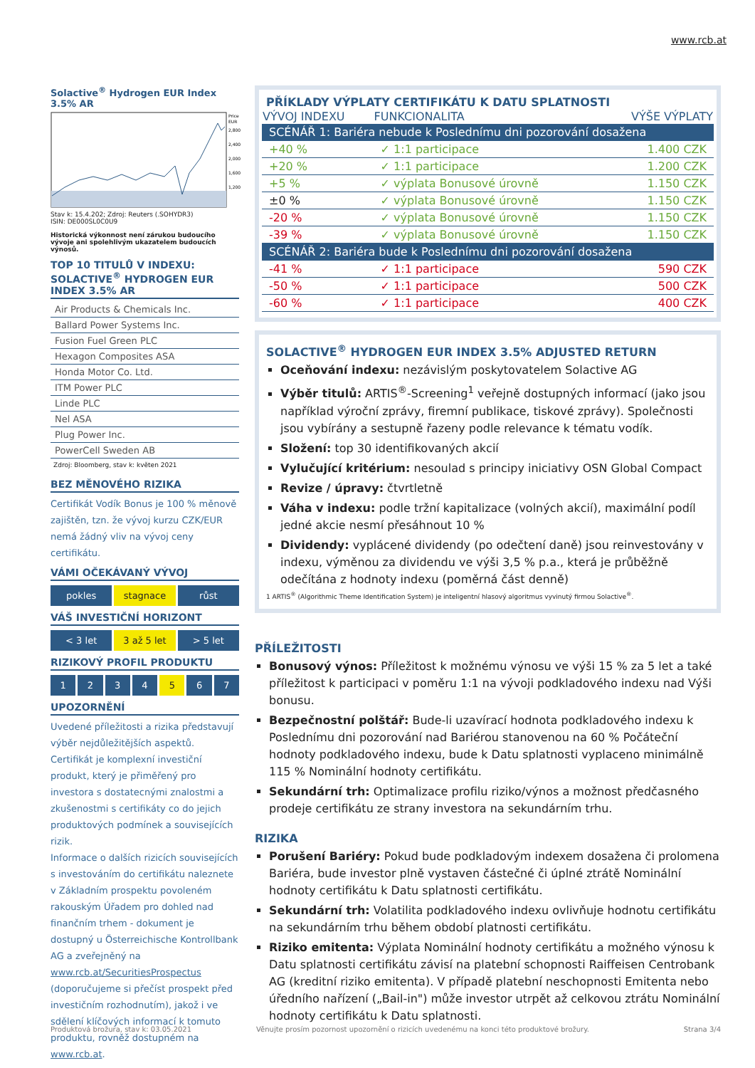www.rcb.at
Solactive<sup>®</sup> Hydrogen EUR Index 3.5% AR
Price
EUR
2,800
2,400
2,000
1,600
1,200
Stav k: 15.4.202; Zdroj: Reuters (.SOHYDR3)
ISIN: DE000SL0C0U9
Historická výkonnost není zárukou budoucího vývoje ani spolehlivým ukazatelem budoucích výnosů.
TOP 10 TITULŮ V INDEXU: SOLACTIVE<sup>®</sup> HYDROGEN EUR INDEX 3.5% AR
Air Products & Chemicals Inc.
Ballard Power Systems Inc.
Fusion Fuel Green PLC
Hexagon Composites ASA
Honda Motor Co. Ltd.
ITM Power PLC
Linde PLC
Nel ASA
Plug Power Inc.
PowerCell Sweden AB
Zdroj: Bloomberg, stav k: květen 2021
BEZ MĚNOVÉHO RIZIKA
Certifikát Vodík Bonus je 100 % měnově zajištěn, tzn. že vývoj kurzu CZK/EUR nemá žádný vliv na vývoj ceny certifikátu.
VÁMI OČEKÁVANÝ VÝVOJ
pokles stagnace růst
VÁŠ INVESTIČNÍ HORIZONT
< 3 let 3 až 5 let > 5 let
RIZIKOVÝ PROFIL PRODUKTU
1 2 3 4 5 6 7
UPOZORNĚNÍ
Uvedené příležitosti a rizika představují výběr nejdůležitějších aspektů.
Certifikát je komplexní investiční produkt, který je přiměřený pro investora s dostatecnými znalostmi a zkušenostmi s certifikáty co do jejich produktových podmínek a souvisejících rizik.
Informace o dalších rizicích souvisejících s investováním do certifikátu naleznete v Základním prospektu povoleném rakouským Úřadem pro dohled nad finančním trhem - dokument je dostupný u Österreichische Kontrollbank AG a zveřejněný na www.rcb.at/SecuritiesProspectus (doporučujeme si přečíst prospekt před investičním rozhodnutím), jakož i ve sdělení klíčových informací k tomuto produktu, rovněž dostupném na www.rcb.at.
PŘÍKLADY VÝPLATY CERTIFIKÁTU K DATU SPLATNOSTI
| VÝVOJ INDEXU | FUNKCIONALITA | VÝŠE VÝPLATY |
| --- | --- | --- |
| SCÉNÁŘ 1: Bariéra nebude k Poslednímu dni pozorování dosažena | | |
| +40 % | ✓ 1:1 participace | 1.400 CZK |
| +20 % | ✓ 1:1 participace | 1.200 CZK |
| +5 % | ✓ výplata Bonusové úrovně | 1.150 CZK |
| ±0 % | ✓ výplata Bonusové úrovně | 1.150 CZK |
| -20 % | ✓ výplata Bonusové úrovně | 1.150 CZK |
| -39 % | ✓ výplata Bonusové úrovně | 1.150 CZK |
| SCÉNÁŘ 2: Bariéra bude k Poslednímu dni pozorování dosažena | | |
| -41 % | ✓ 1:1 participace | 590 CZK |
| -50 % | ✓ 1:1 participace | 500 CZK |
| -60 % | ✓ 1:1 participace | 400 CZK |
SOLACTIVE<sup>®</sup> HYDROGEN EUR INDEX 3.5% ADJUSTED RETURN
Oceňování indexu: nezávislým poskytovatelem Solactive AG
Výběr titulů: ARTIS<sup>®</sup>-Screening<sup>1</sup> veřejně dostupných informací (jako jsou například výroční zprávy, firemní publikace, tiskové zprávy). Společnosti jsou vybírány a sestupně řazeny podle relevance k tématu vodík.
Složení: top 30 identifikovaných akcií
Vylučující kritérium: nesoulad s principy iniciativy OSN Global Compact
Revize / úpravy: čtvrtletně
Váha v indexu: podle tržní kapitalizace (volných akcií), maximální podíl jedné akcie nesmí přesáhnout 10 %
Dividendy: vyplácené dividendy (po odečtení daně) jsou reinvestovány v indexu, výměnou za dividendu ve výši 3,5 % p.a., která je průběžně odečítána z hodnoty indexu (poměrná část denně)
1 ARTIS<sup>®</sup> (Algorithmic Theme Identification System) je inteligentní hlasový algoritmus vyvinutý firmou Solactive<sup>®</sup>.
PŘÍLEŽITOSTI
Bonusový výnos: Příležitost k možnému výnosu ve výši 15 % za 5 let a také příležitost k participaci v poměru 1:1 na vývoji podkladového indexu nad Výši bonusu.
Bezpečnostní polštář: Bude-li uzavírací hodnota podkladového indexu k Poslednímu dni pozorování nad Bariérou stanovenou na 60 % Počáteční hodnoty podkladového indexu, bude k Datu splatnosti vyplaceno minimálně 115 % Nominální hodnoty certifikátu.
Sekundární trh: Optimalizace profilu riziko/výnos a možnost předčasného prodeje certifikátu ze strany investora na sekundárním trhu.
RIZIKA
Porušení Bariéry: Pokud bude podkladovým indexem dosažena či prolomena Bariéra, bude investor plně vystaven částečné či úplné ztrátě Nominální hodnoty certifikátu k Datu splatnosti certifikátu.
Sekundární trh: Volatilita podkladového indexu ovlivňuje hodnotu certifikátu na sekundárním trhu během období platnosti certifikátu.
Riziko emitenta: Výplata Nominální hodnoty certifikátu a možného výnosu k Datu splatnosti certifikátu závisí na platební schopnosti Raiffeisen Centrobank AG (kreditní riziko emitenta). V případě platební neschopnosti Emitenta nebo úředního nařízení („Bail-in") může investor utrpět až celkovou ztrátu Nominální hodnoty certifikátu k Datu splatnosti.
Produktová brožura, stav k: 03.05.2021
Věnujte prosím pozornost upozornění o rizicích uvedenému na konci této produktové brožury.
Strana 3/4